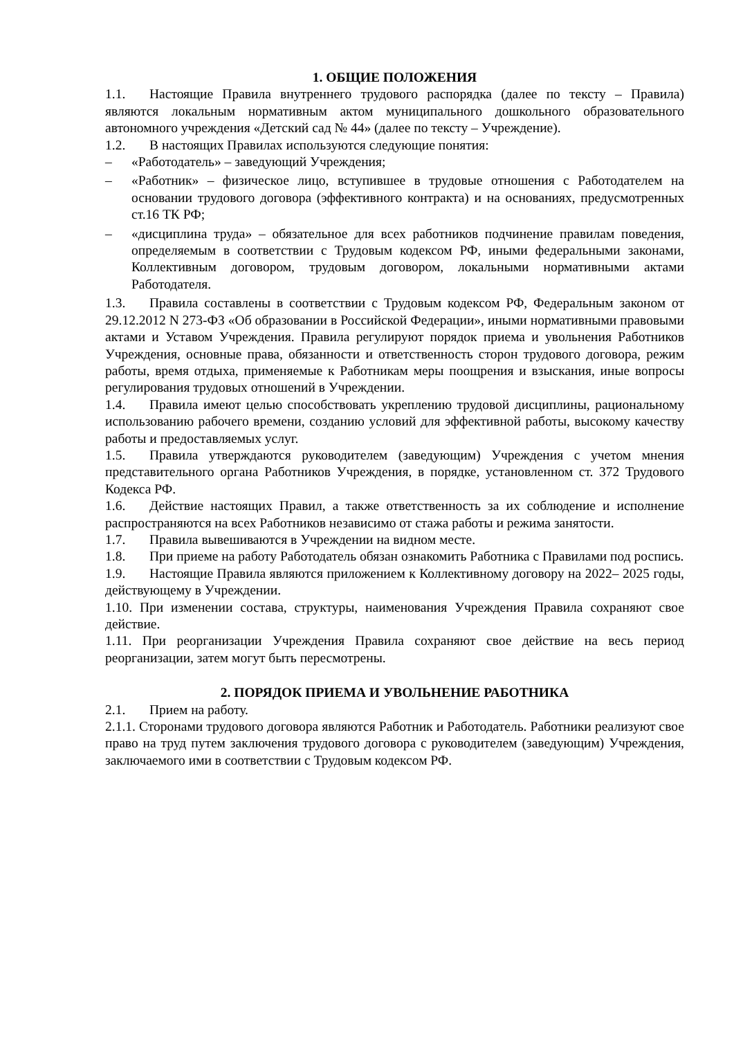1. ОБЩИЕ ПОЛОЖЕНИЯ
1.1. Настоящие Правила внутреннего трудового распорядка (далее по тексту – Правила) являются локальным нормативным актом муниципального дошкольного образовательного автономного учреждения «Детский сад № 44» (далее по тексту – Учреждение).
1.2. В настоящих Правилах используются следующие понятия:
– «Работодатель» – заведующий Учреждения;
– «Работник» – физическое лицо, вступившее в трудовые отношения с Работодателем на основании трудового договора (эффективного контракта) и на основаниях, предусмотренных ст.16 ТК РФ;
– «дисциплина труда» – обязательное для всех работников подчинение правилам поведения, определяемым в соответствии с Трудовым кодексом РФ, иными федеральными законами, Коллективным договором, трудовым договором, локальными нормативными актами Работодателя.
1.3. Правила составлены в соответствии с Трудовым кодексом РФ, Федеральным законом от 29.12.2012 N 273-ФЗ «Об образовании в Российской Федерации», иными нормативными правовыми актами и Уставом Учреждения. Правила регулируют порядок приема и увольнения Работников Учреждения, основные права, обязанности и ответственность сторон трудового договора, режим работы, время отдыха, применяемые к Работникам меры поощрения и взыскания, иные вопросы регулирования трудовых отношений в Учреждении.
1.4. Правила имеют целью способствовать укреплению трудовой дисциплины, рациональному использованию рабочего времени, созданию условий для эффективной работы, высокому качеству работы и предоставляемых услуг.
1.5. Правила утверждаются руководителем (заведующим) Учреждения с учетом мнения представительного органа Работников Учреждения, в порядке, установленном ст. 372 Трудового Кодекса РФ.
1.6. Действие настоящих Правил, а также ответственность за их соблюдение и исполнение распространяются на всех Работников независимо от стажа работы и режима занятости.
1.7. Правила вывешиваются в Учреждении на видном месте.
1.8. При приеме на работу Работодатель обязан ознакомить Работника с Правилами под роспись.
1.9. Настоящие Правила являются приложением к Коллективному договору на 2022– 2025 годы, действующему в Учреждении.
1.10. При изменении состава, структуры, наименования Учреждения Правила сохраняют свое действие.
1.11. При реорганизации Учреждения Правила сохраняют свое действие на весь период реорганизации, затем могут быть пересмотрены.
2. ПОРЯДОК ПРИЕМА И УВОЛЬНЕНИЕ РАБОТНИКА
2.1. Прием на работу.
2.1.1. Сторонами трудового договора являются Работник и Работодатель. Работники реализуют свое право на труд путем заключения трудового договора с руководителем (заведующим) Учреждения, заключаемого ими в соответствии с Трудовым кодексом РФ.